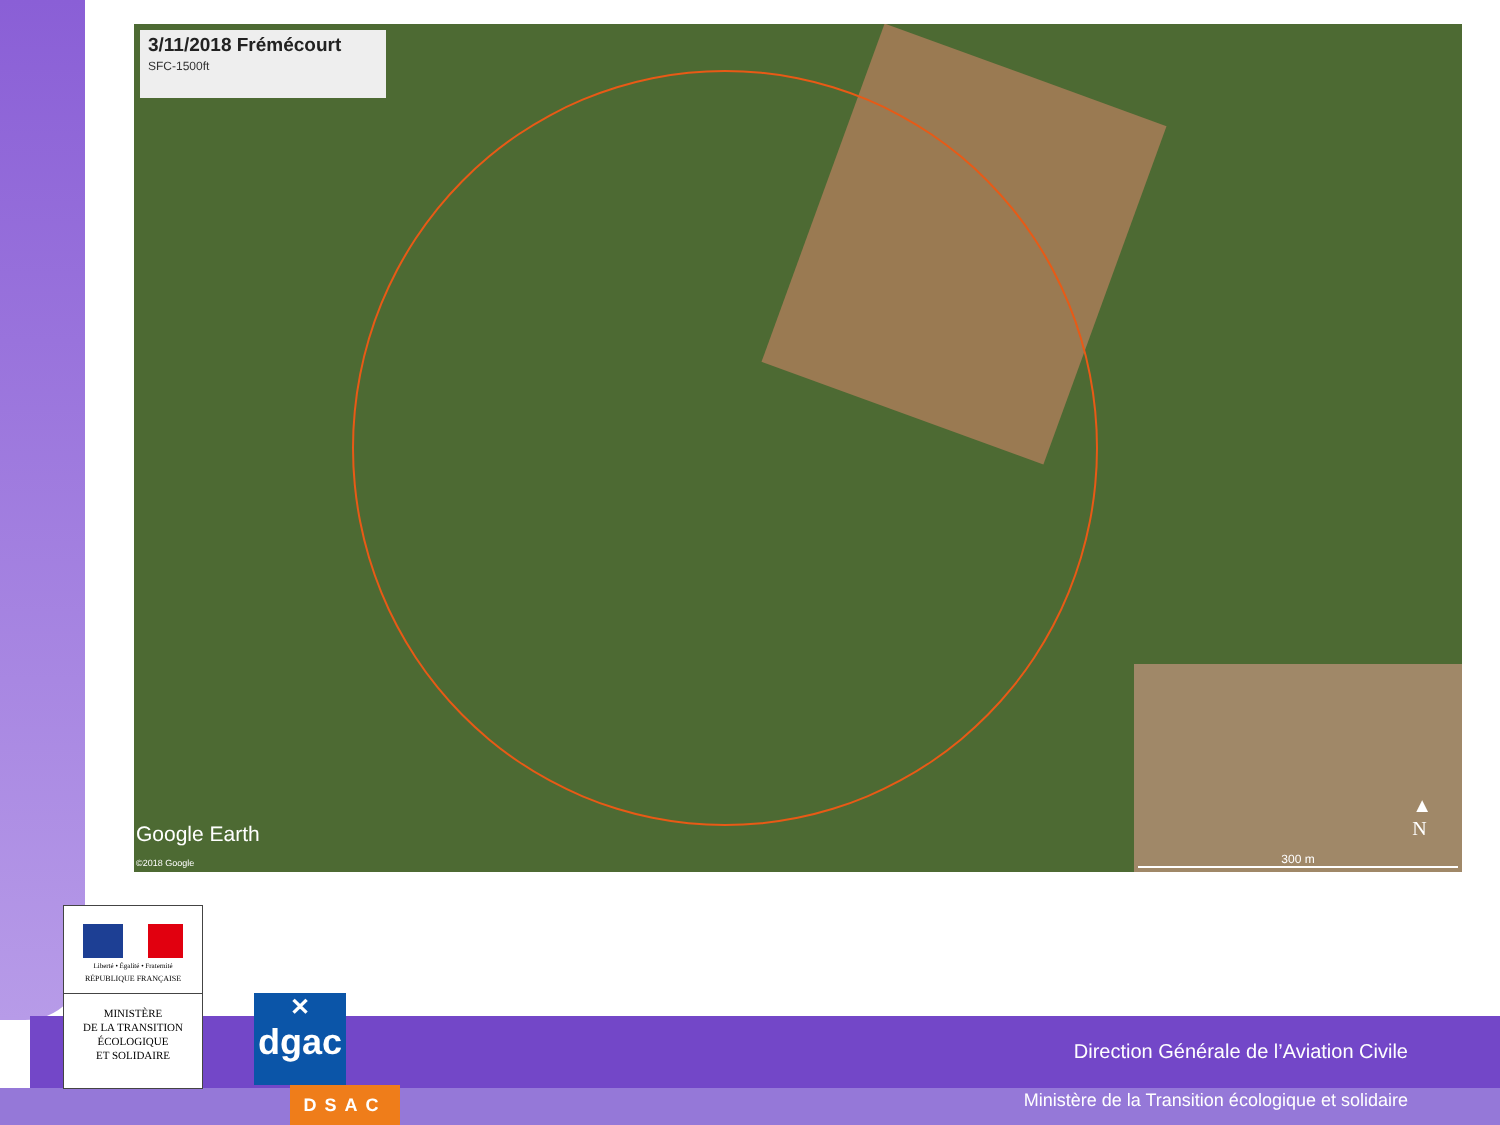3/11/2018 Frémécourt
SFC-1500ft
Google Earth
©2018 Google
▲
N
300 m
Direction Générale de l’Aviation Civile
Ministère de la Transition écologique et solidaire
Liberté • Égalité • Fraternité
RÉPUBLIQUE FRANÇAISE
MINISTÈRE
DE LA TRANSITION
ÉCOLOGIQUE
ET SOLIDAIRE
✕
dgac
DSAC